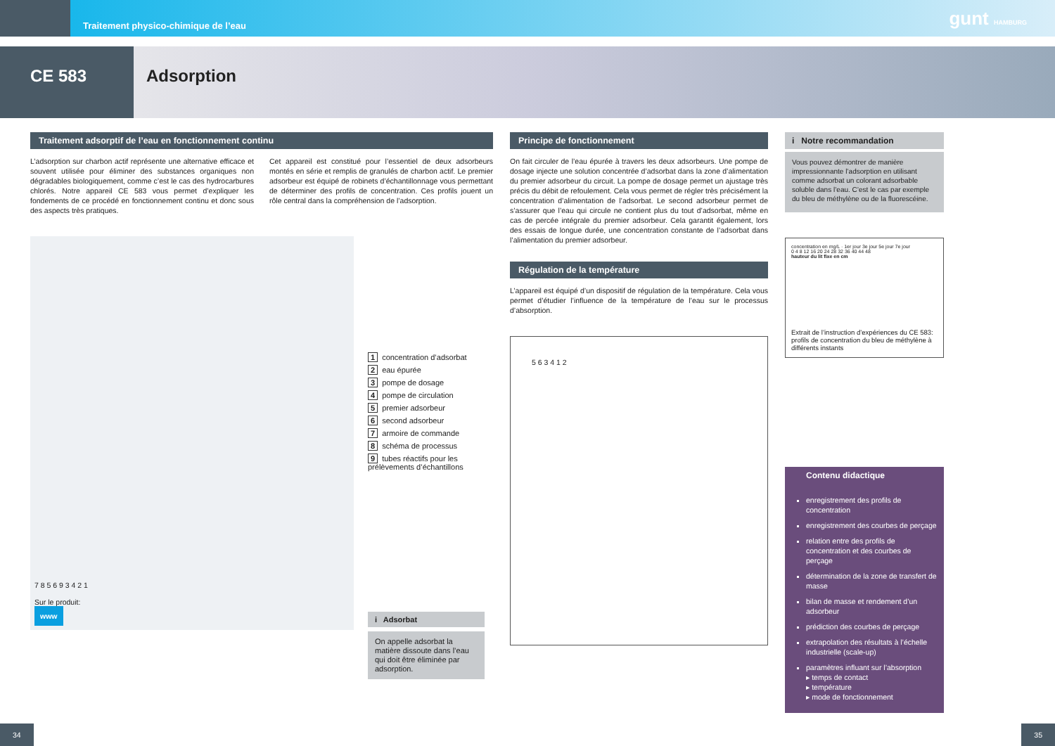Traitement physico-chimique de l’eau
gunt HAMBURG
CE 583 Adsorption
Traitement adsorptif de l’eau en fonctionnement continu
L’adsorption sur charbon actif représente une alternative efficace et souvent utilisée pour éliminer des substances organiques non dégradables biologiquement, comme c’est le cas des hydrocarbures chlorés. Notre appareil CE 583 vous permet d’expliquer les fondements de ce procédé en fonctionnement continu et donc sous des aspects très pratiques.
Cet appareil est constitué pour l’essentiel de deux adsorbeurs montés en série et remplis de granulés de charbon actif. Le premier adsorbeur est équipé de robinets d’échantillonnage vous permettant de déterminer des profils de concentration. Ces profils jouent un rôle central dans la compréhension de l’adsorption.
7 8 5 6 9 3 4 2 1
Sur le produit:
www
1 concentration d’adsorbat
2 eau épurée
3 pompe de dosage
4 pompe de circulation
5 premier adsorbeur
6 second adsorbeur
7 armoire de commande
8 schéma de processus
9 tubes réactifs pour les
prélèvements d’échantillons
i Adsorbat
On appelle adsorbat la matière dissoute dans l’eau qui doit être éliminée par adsorption.
Principe de fonctionnement
On fait circuler de l’eau épurée à travers les deux adsorbeurs. Une pompe de dosage injecte une solution concentrée d’adsorbat dans la zone d’alimentation du premier adsorbeur du circuit. La pompe de dosage permet un ajustage très précis du débit de refoulement. Cela vous permet de régler très précisément la concentration d’alimentation de l’adsorbat. Le second adsorbeur permet de s’assurer que l’eau qui circule ne contient plus du tout d’adsorbat, même en cas de percée intégrale du premier adsorbeur. Cela garantit également, lors des essais de longue durée, une concentration constante de l’adsorbat dans l’alimentation du premier adsorbeur.
Régulation de la température
L’appareil est équipé d’un dispositif de régulation de la température. Cela vous permet d’étudier l’influence de la température de l’eau sur le processus d’absorption.
5 6 3 4 1 2
i Notre recommandation
Vous pouvez démontrer de manière impressionnante l’adsorption en utilisant comme adsorbat un colorant adsorbable soluble dans l’eau. C’est le cas par exemple du bleu de méthylène ou de la fluorescéine.
concentration en mg/L · 1er jour 3e jour 5e jour 7e jour
0 4 8 12 16 20 24 28 32 36 40 44 48
hauteur du lit fixe en cm
Extrait de l’instruction d’expériences du CE 583: profils de concentration du bleu de méthylène à différents instants
Contenu didactique
enregistrement des profils de concentration
enregistrement des courbes de perçage
relation entre des profils de concentration et des courbes de perçage
détermination de la zone de transfert de masse
bilan de masse et rendement d’un adsorbeur
prédiction des courbes de perçage
extrapolation des résultats à l’échelle industrielle (scale-up)
paramètres influant sur l’absorption
▸ temps de contact
▸ température
▸ mode de fonctionnement
34 35